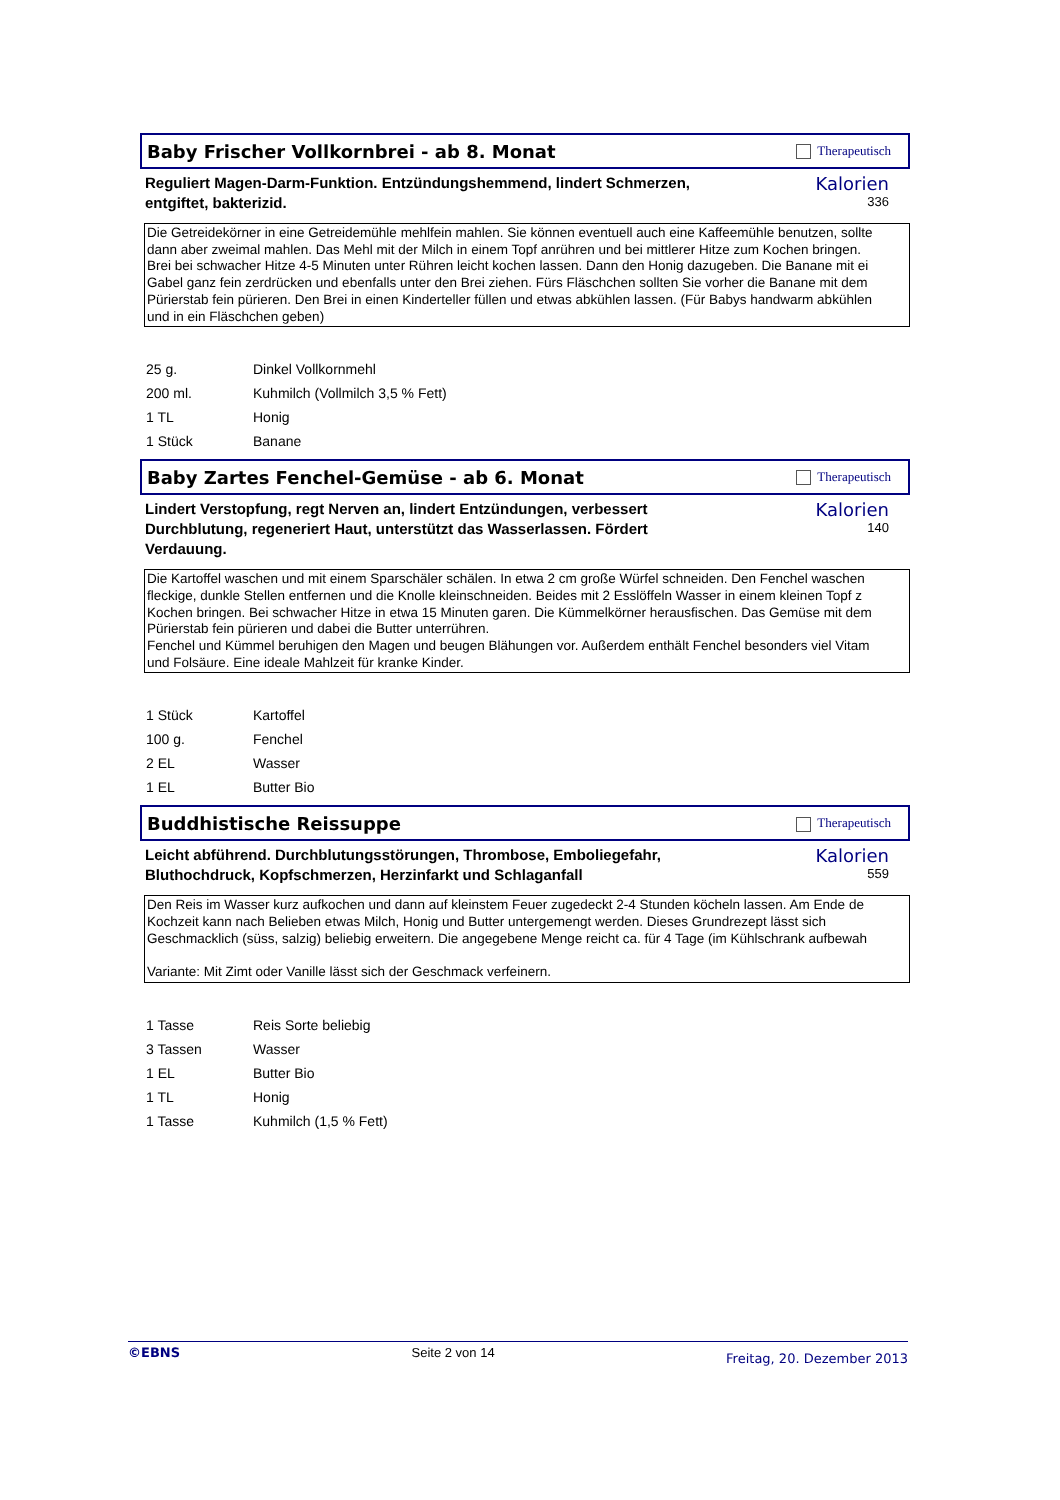Baby Frischer Vollkornbrei - ab 8. Monat
Therapeutisch
Reguliert Magen-Darm-Funktion. Entzündungshemmend, lindert Schmerzen, entgiftet, bakterizid.
Kalorien
336
Die Getreidekörner in eine Getreidemühle mehlfein mahlen. Sie können eventuell auch eine Kaffeemühle benutzen, sollte
dann aber zweimal mahlen. Das Mehl mit der Milch in einem Topf anrühren und bei mittlerer Hitze zum Kochen bringen.
Brei bei schwacher Hitze 4-5 Minuten unter Rühren leicht kochen lassen. Dann den Honig dazugeben. Die Banane mit ei
Gabel ganz fein zerdrücken und ebenfalls unter den Brei ziehen. Fürs Fläschchen sollten Sie vorher die Banane mit dem
Pürierstab fein pürieren. Den Brei in einen Kinderteller füllen und etwas abkühlen lassen. (Für Babys handwarm abkühlen
und in ein Fläschchen geben)
| 25 g. | Dinkel Vollkornmehl |
| 200 ml. | Kuhmilch (Vollmilch 3,5 % Fett) |
| 1 TL | Honig |
| 1 Stück | Banane |
Baby Zartes Fenchel-Gemüse - ab 6. Monat
Therapeutisch
Lindert Verstopfung, regt Nerven an, lindert Entzündungen, verbessert Durchblutung, regeneriert Haut, unterstützt das Wasserlassen. Fördert Verdauung.
Kalorien
140
Die Kartoffel waschen und mit einem Sparschäler schälen. In etwa 2 cm große Würfel schneiden. Den Fenchel waschen
fleckige, dunkle Stellen entfernen und die Knolle kleinschneiden. Beides mit 2 Esslöffeln Wasser in einem kleinen Topf z
Kochen bringen. Bei schwacher Hitze in etwa 15 Minuten garen. Die Kümmelkörner herausfischen. Das Gemüse mit dem
Pürierstab fein pürieren und dabei die Butter unterrühren.
Fenchel und Kümmel beruhigen den Magen und beugen Blähungen vor. Außerdem enthält Fenchel besonders viel Vitam
und Folsäure. Eine ideale Mahlzeit für kranke Kinder.
| 1 Stück | Kartoffel |
| 100 g. | Fenchel |
| 2 EL | Wasser |
| 1 EL | Butter Bio |
Buddhistische Reissuppe
Therapeutisch
Leicht abführend. Durchblutungsstörungen, Thrombose, Emboliegefahr, Bluthochdruck, Kopfschmerzen, Herzinfarkt und Schlaganfall
Kalorien
559
Den Reis im Wasser kurz aufkochen und dann auf kleinstem Feuer zugedeckt 2-4 Stunden köcheln lassen. Am Ende de
Kochzeit kann nach Belieben etwas Milch, Honig und Butter untergemengt werden. Dieses Grundrezept lässt sich
Geschmacklich (süss, salzig) beliebig erweitern. Die angegebene Menge reicht ca. für 4 Tage (im Kühlschrank aufbewah
Variante: Mit Zimt oder Vanille lässt sich der Geschmack verfeinern.
| 1 Tasse | Reis Sorte beliebig |
| 3 Tassen | Wasser |
| 1 EL | Butter Bio |
| 1 TL | Honig |
| 1 Tasse | Kuhmilch (1,5 % Fett) |
©EBNS Seite 2 von 14 Freitag, 20. Dezember 2013